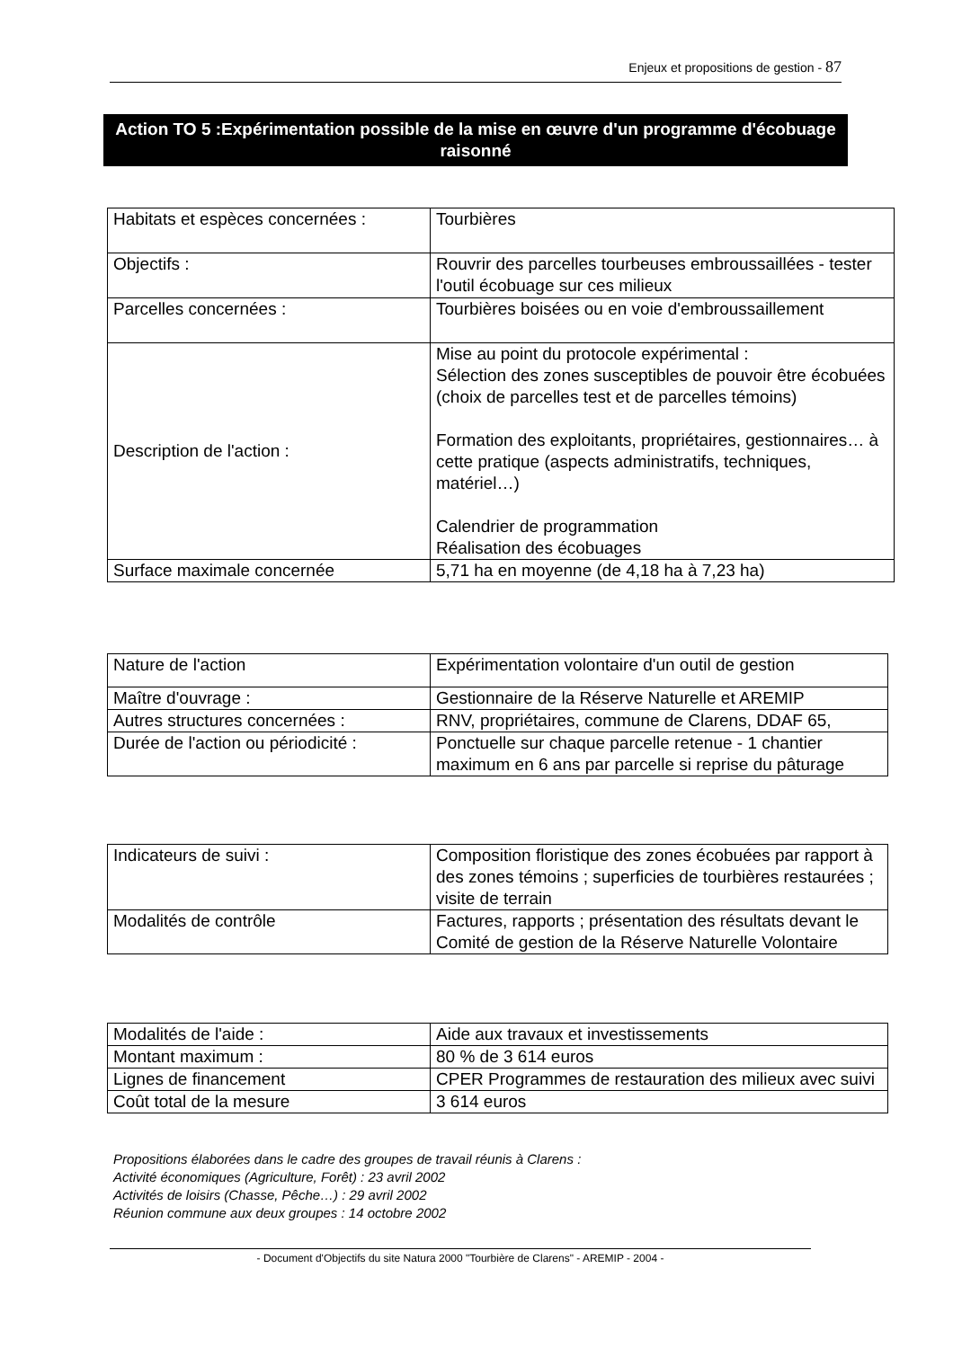Enjeux et propositions de gestion - 87
Action TO 5 :Expérimentation possible de la mise en œuvre d'un programme d'écobuage raisonné
| Habitats et espèces concernées : | Tourbières |
| Objectifs : | Rouvrir des parcelles tourbeuses embroussaillées - tester l'outil écobuage sur ces milieux |
| Parcelles concernées : | Tourbières boisées ou en voie d'embroussaillement |
| Description de l'action : | Mise au point du protocole expérimental : Sélection des zones susceptibles de pouvoir être écobuées (choix de parcelles test et de parcelles témoins) Formation des exploitants, propriétaires, gestionnaires… à cette pratique (aspects administratifs, techniques, matériel…) Calendrier de programmation Réalisation des écobuages |
| Surface maximale concernée | 5,71 ha en moyenne (de 4,18 ha à 7,23 ha) |
| Nature de l'action | Expérimentation volontaire d'un outil de gestion |
| Maître d'ouvrage : | Gestionnaire de la Réserve Naturelle et AREMIP |
| Autres structures concernées : | RNV, propriétaires, commune de Clarens, DDAF 65, |
| Durée de l'action ou périodicité : | Ponctuelle sur chaque parcelle retenue - 1 chantier maximum en 6 ans par parcelle si reprise du pâturage |
| Indicateurs de suivi : | Composition floristique des zones écobuées par rapport à des zones témoins ; superficies de tourbières restaurées ; visite de terrain |
| Modalités de contrôle | Factures, rapports ; présentation des résultats devant le Comité de gestion de la Réserve Naturelle Volontaire |
| Modalités de l'aide : | Aide aux travaux et investissements |
| Montant maximum : | 80 % de 3 614 euros |
| Lignes de financement | CPER Programmes de restauration des milieux avec suivi |
| Coût total de la mesure | 3 614 euros |
Propositions élaborées dans le cadre des groupes de travail réunis à Clarens :
Activité économiques (Agriculture, Forêt) : 23 avril 2002
Activités de loisirs (Chasse, Pêche…) : 29 avril 2002
Réunion commune aux deux groupes : 14 octobre 2002
- Document d'Objectifs du site Natura 2000 "Tourbière de Clarens" - AREMIP - 2004 -